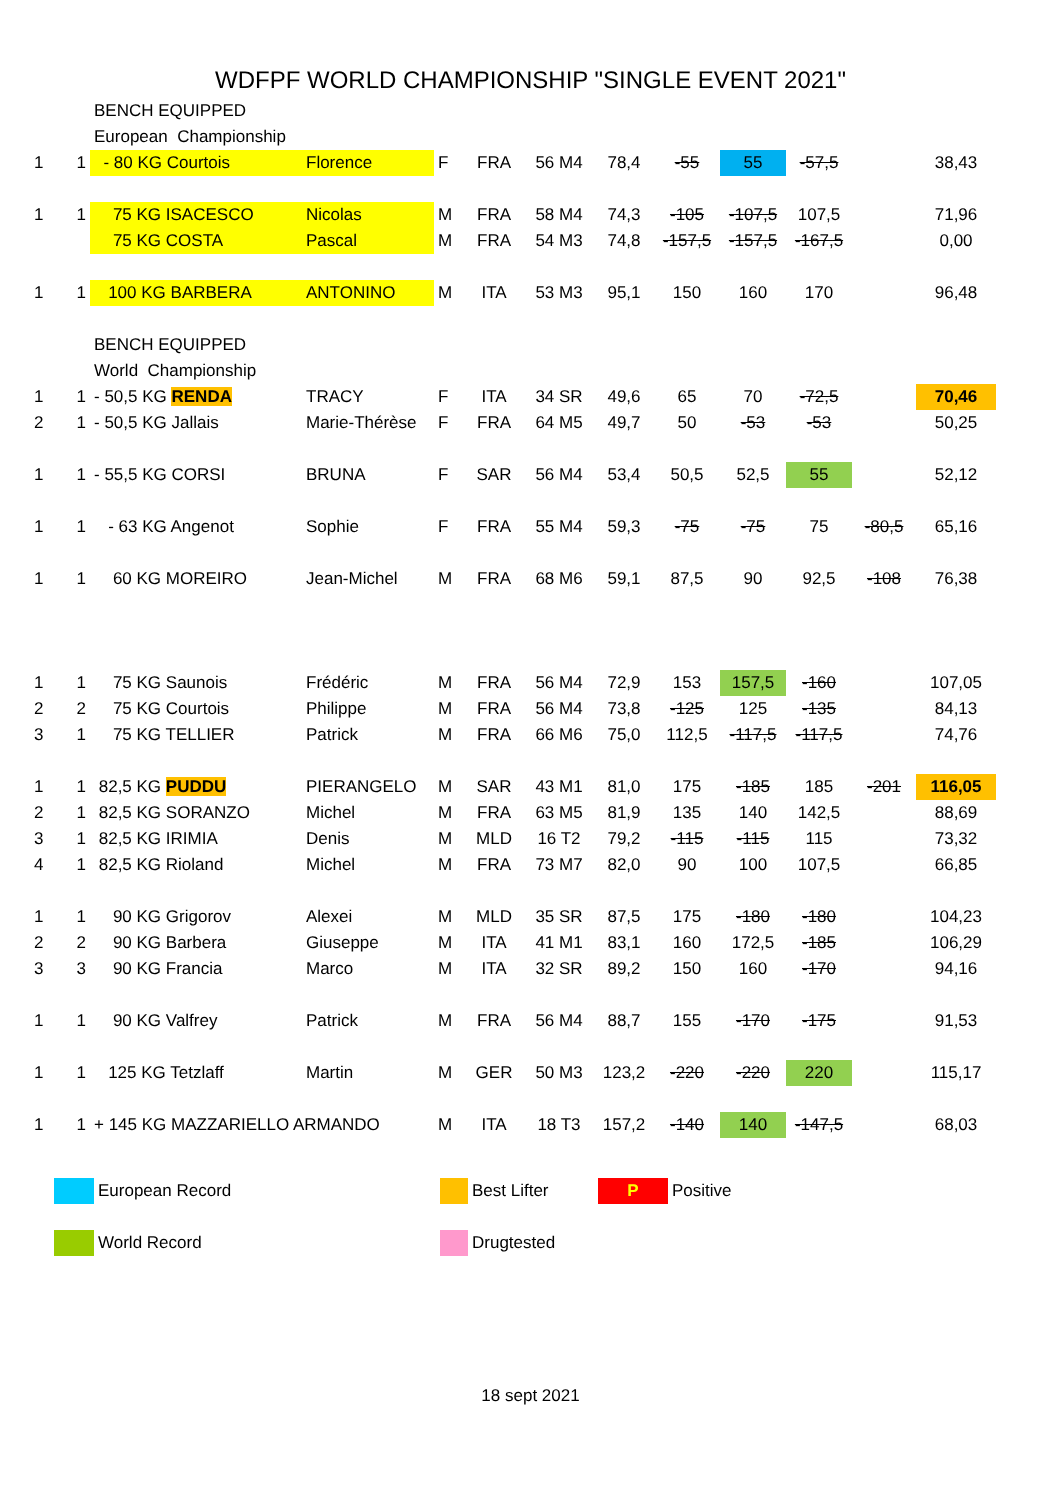WDFPF WORLD CHAMPIONSHIP "SINGLE EVENT 2021"
| | | BENCH EQUIPPED | | | | | | | | | | |
| | | European Championship | | | | | | | | | | |
| 1 | 1 | - 80 KG Courtois | Florence | F | FRA | 56 M4 | 78,4 | -55 | 55 | -57,5 | | 38,43 |
| 1 | 1 | 75 KG ISACESCO | Nicolas | M | FRA | 58 M4 | 74,3 | -105 | -107,5 | 107,5 | | 71,96 |
| | | 75 KG COSTA | Pascal | M | FRA | 54 M3 | 74,8 | -157,5 | -157,5 | -167,5 | | 0,00 |
| 1 | 1 | 100 KG BARBERA | ANTONINO | M | ITA | 53 M3 | 95,1 | 150 | 160 | 170 | | 96,48 |
| | | BENCH EQUIPPED | | | | | | | | | | |
| | | World Championship | | | | | | | | | | |
| 1 | 1 | - 50,5 KG RENDA | TRACY | F | ITA | 34 SR | 49,6 | 65 | 70 | -72,5 | | 70,46 |
| 2 | 1 | - 50,5 KG Jallais | Marie-Thérèse | F | FRA | 64 M5 | 49,7 | 50 | -53 | -53 | | 50,25 |
| 1 | 1 | - 55,5 KG CORSI | BRUNA | F | SAR | 56 M4 | 53,4 | 50,5 | 52,5 | 55 | | 52,12 |
| 1 | 1 | - 63 KG Angenot | Sophie | F | FRA | 55 M4 | 59,3 | -75 | -75 | 75 | -80,5 | 65,16 |
| 1 | 1 | 60 KG MOREIRO | Jean-Michel | M | FRA | 68 M6 | 59,1 | 87,5 | 90 | 92,5 | -108 | 76,38 |
| 1 | 1 | 75 KG Saunois | Frédéric | M | FRA | 56 M4 | 72,9 | 153 | 157,5 | -160 | | 107,05 |
| 2 | 2 | 75 KG Courtois | Philippe | M | FRA | 56 M4 | 73,8 | -125 | 125 | -135 | | 84,13 |
| 3 | 1 | 75 KG TELLIER | Patrick | M | FRA | 66 M6 | 75,0 | 112,5 | -117,5 | -117,5 | | 74,76 |
| 1 | 1 | 82,5 KG PUDDU | PIERANGELO | M | SAR | 43 M1 | 81,0 | 175 | -185 | 185 | -201 | 116,05 |
| 2 | 1 | 82,5 KG SORANZO | Michel | M | FRA | 63 M5 | 81,9 | 135 | 140 | 142,5 | | 88,69 |
| 3 | 1 | 82,5 KG IRIMIA | Denis | M | MLD | 16 T2 | 79,2 | -115 | -115 | 115 | | 73,32 |
| 4 | 1 | 82,5 KG Rioland | Michel | M | FRA | 73 M7 | 82,0 | 90 | 100 | 107,5 | | 66,85 |
| 1 | 1 | 90 KG Grigorov | Alexei | M | MLD | 35 SR | 87,5 | 175 | -180 | -180 | | 104,23 |
| 2 | 2 | 90 KG Barbera | Giuseppe | M | ITA | 41 M1 | 83,1 | 160 | 172,5 | -185 | | 106,29 |
| 3 | 3 | 90 KG Francia | Marco | M | ITA | 32 SR | 89,2 | 150 | 160 | -170 | | 94,16 |
| 1 | 1 | 90 KG Valfrey | Patrick | M | FRA | 56 M4 | 88,7 | 155 | -170 | -175 | | 91,53 |
| 1 | 1 | 125 KG Tetzlaff | Martin | M | GER | 50 M3 | 123,2 | -220 | -220 | 220 | | 115,17 |
| 1 | 1 | + 145 KG MAZZARIELLO ARMANDO | | M | ITA | 18 T3 | 157,2 | -140 | 140 | -147,5 | | 68,03 |
European Record Best Lifter P Positive
World Record Drugtested
18 sept 2021